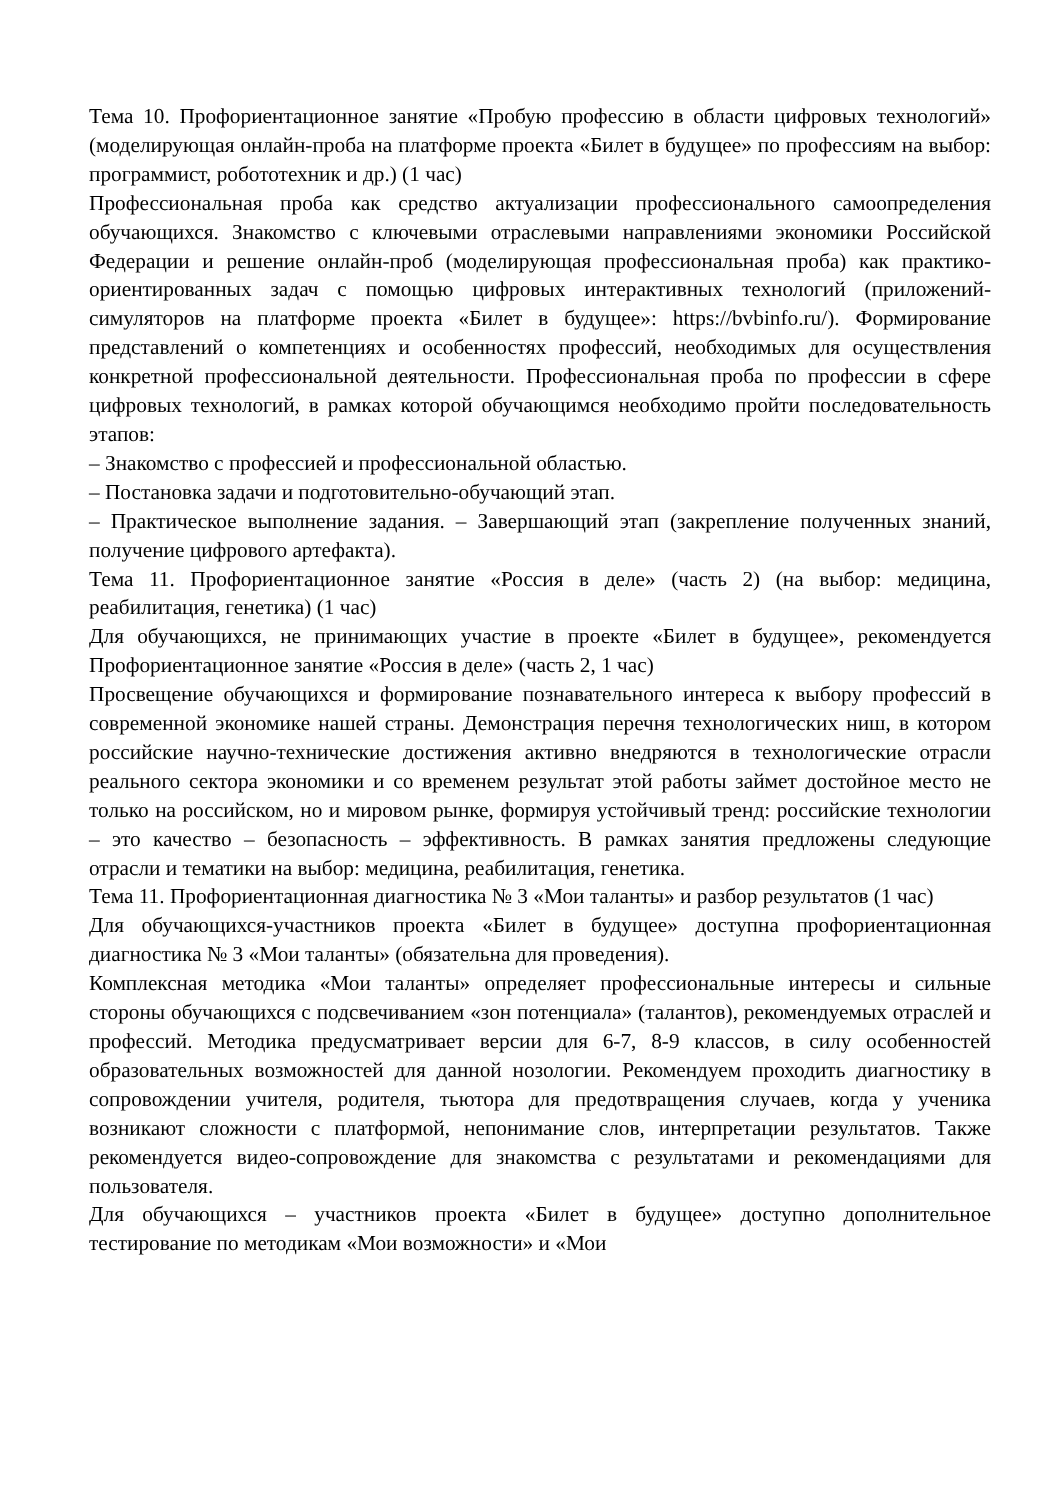Тема 10. Профориентационное занятие «Пробую профессию в области цифровых технологий» (моделирующая онлайн-проба на платформе проекта «Билет в будущее» по профессиям на выбор: программист, робототехник и др.) (1 час)
Профессиональная проба как средство актуализации профессионального самоопределения обучающихся. Знакомство с ключевыми отраслевыми направлениями экономики Российской Федерации и решение онлайн-проб (моделирующая профессиональная проба) как практико-ориентированных задач с помощью цифровых интерактивных технологий (приложений-симуляторов на платформе проекта «Билет в будущее»: https://bvbinfo.ru/). Формирование представлений о компетенциях и особенностях профессий, необходимых для осуществления конкретной профессиональной деятельности. Профессиональная проба по профессии в сфере цифровых технологий, в рамках которой обучающимся необходимо пройти последовательность этапов:
– Знакомство с профессией и профессиональной областью.
– Постановка задачи и подготовительно-обучающий этап.
– Практическое выполнение задания. – Завершающий этап (закрепление полученных знаний, получение цифрового артефакта).
Тема 11. Профориентационное занятие «Россия в деле» (часть 2) (на выбор: медицина, реабилитация, генетика) (1 час)
Для обучающихся, не принимающих участие в проекте «Билет в будущее», рекомендуется Профориентационное занятие «Россия в деле» (часть 2, 1 час)
Просвещение обучающихся и формирование познавательного интереса к выбору профессий в современной экономике нашей страны. Демонстрация перечня технологических ниш, в котором российские научно-технические достижения активно внедряются в технологические отрасли реального сектора экономики и со временем результат этой работы займет достойное место не только на российском, но и мировом рынке, формируя устойчивый тренд: российские технологии – это качество – безопасность – эффективность. В рамках занятия предложены следующие отрасли и тематики на выбор: медицина, реабилитация, генетика.
Тема 11. Профориентационная диагностика № 3 «Мои таланты» и разбор результатов (1 час)
Для обучающихся-участников проекта «Билет в будущее» доступна профориентационная диагностика № 3 «Мои таланты» (обязательна для проведения).
Комплексная методика «Мои таланты» определяет профессиональные интересы и сильные стороны обучающихся с подсвечиванием «зон потенциала» (талантов), рекомендуемых отраслей и профессий. Методика предусматривает версии для 6-7, 8-9 классов, в силу особенностей образовательных возможностей для данной нозологии. Рекомендуем проходить диагностику в сопровождении учителя, родителя, тьютора для предотвращения случаев, когда у ученика возникают сложности с платформой, непонимание слов, интерпретации результатов. Также рекомендуется видео-сопровождение для знакомства с результатами и рекомендациями для пользователя.
Для обучающихся – участников проекта «Билет в будущее» доступно дополнительное тестирование по методикам «Мои возможности» и «Мои